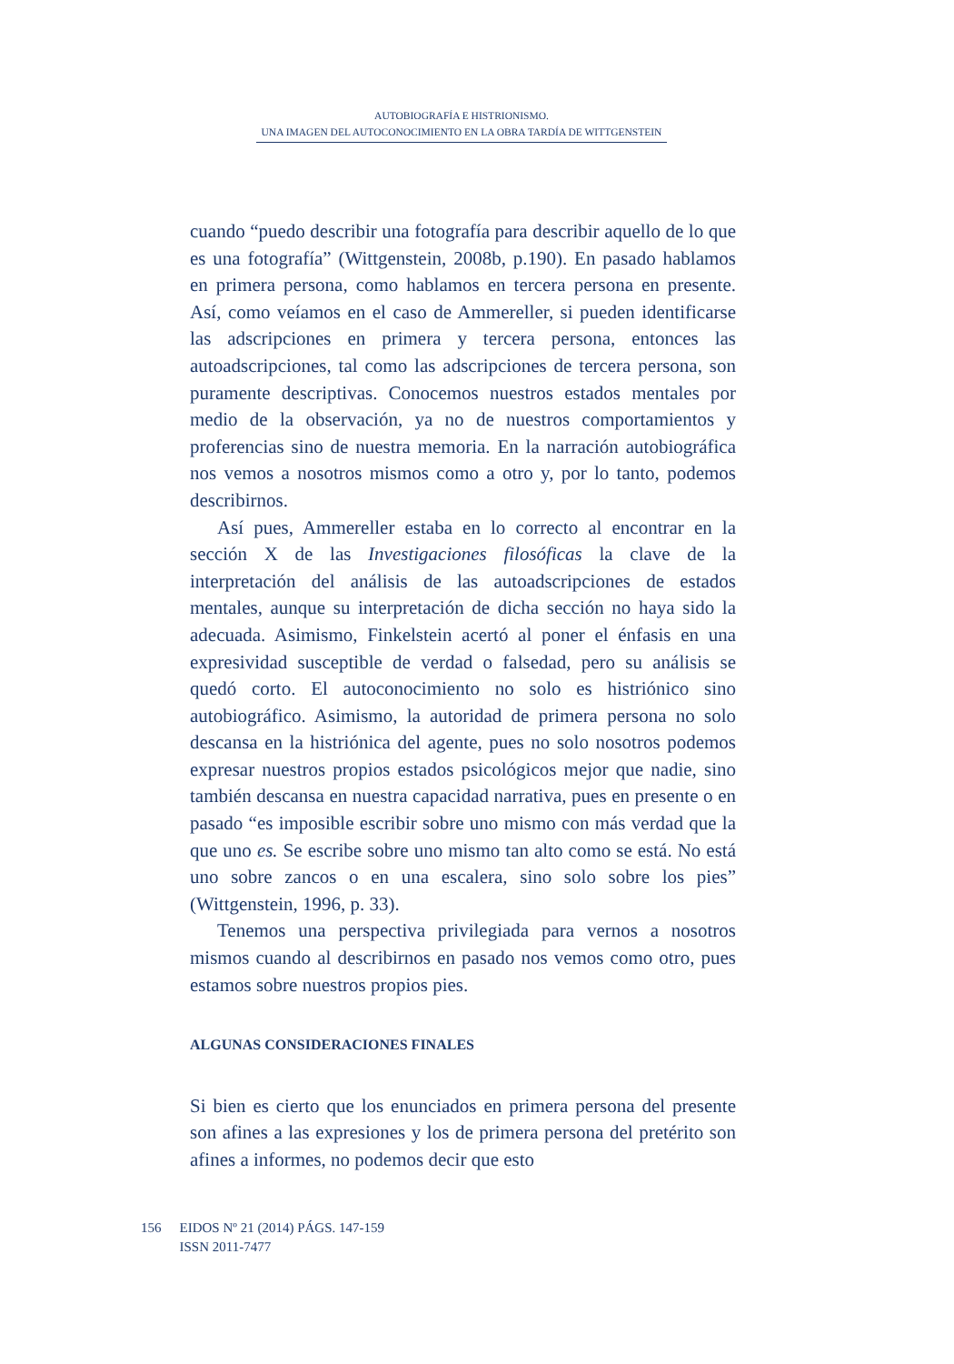AUTOBIOGRAFÍA E HISTRIONISMO.
UNA IMAGEN DEL AUTOCONOCIMIENTO EN LA OBRA TARDÍA DE WITTGENSTEIN
cuando “puedo describir una fotografía para describir aquello de lo que es una fotografía” (Wittgenstein, 2008b, p.190). En pasado hablamos en primera persona, como hablamos en tercera persona en presente. Así, como veíamos en el caso de Ammereller, si pueden identificarse las adscripciones en primera y tercera persona, entonces las autoadscripciones, tal como las adscripciones de tercera persona, son puramente descriptivas. Conocemos nuestros estados mentales por medio de la observación, ya no de nuestros comportamientos y proferencias sino de nuestra memoria. En la narración autobiográfica nos vemos a nosotros mismos como a otro y, por lo tanto, podemos describirnos.
Así pues, Ammereller estaba en lo correcto al encontrar en la sección X de las Investigaciones filosóficas la clave de la interpretación del análisis de las autoadscripciones de estados mentales, aunque su interpretación de dicha sección no haya sido la adecuada. Asimismo, Finkelstein acertó al poner el énfasis en una expresividad susceptible de verdad o falsedad, pero su análisis se quedó corto. El autoconocimiento no solo es histriónico sino autobiográfico. Asimismo, la autoridad de primera persona no solo descansa en la histriónica del agente, pues no solo nosotros podemos expresar nuestros propios estados psicológicos mejor que nadie, sino también descansa en nuestra capacidad narrativa, pues en presente o en pasado “es imposible escribir sobre uno mismo con más verdad que la que uno es. Se escribe sobre uno mismo tan alto como se está. No está uno sobre zancos o en una escalera, sino solo sobre los pies” (Wittgenstein, 1996, p. 33).
Tenemos una perspectiva privilegiada para vernos a nosotros mismos cuando al describirnos en pasado nos vemos como otro, pues estamos sobre nuestros propios pies.
ALGUNAS CONSIDERACIONES FINALES
Si bien es cierto que los enunciados en primera persona del presente son afines a las expresiones y los de primera persona del pretérito son afines a informes, no podemos decir que esto
156 EIDOS Nº 21 (2014) PÁGS. 147-159
ISSN 2011-7477